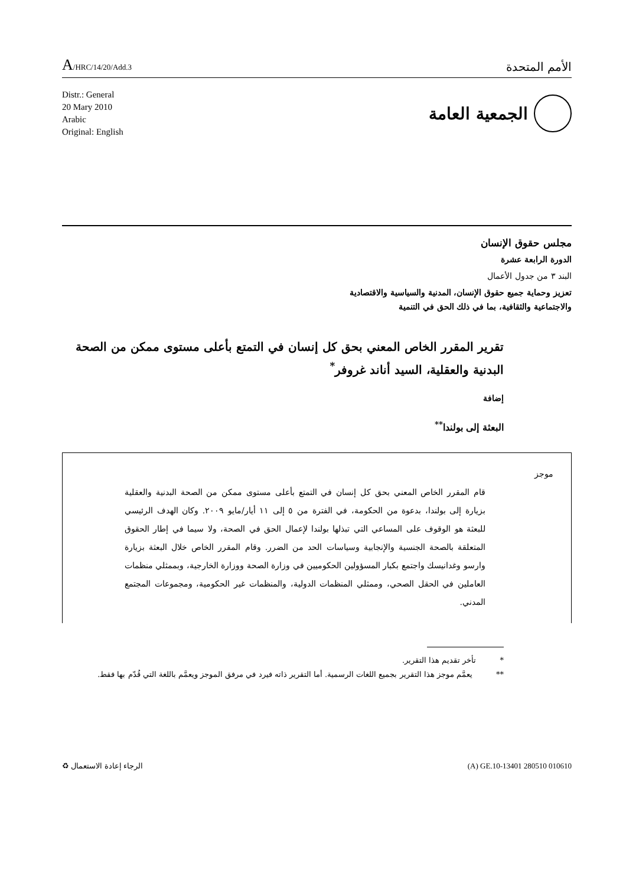A/HRC/14/20/Add.3
الأمم المتحدة
Distr.: General
20 Mary 2010
Arabic
Original: English
الجمعية العامة
مجلس حقوق الإنسان
الدورة الرابعة عشرة
البند ٣ من جدول الأعمال
تعزيز وحماية جميع حقوق الإنسان، المدنية والسياسية والاقتصادية
والاجتماعية والثقافية، بما في ذلك الحق في التنمية
تقرير المقرر الخاص المعني بحق كل إنسان في التمتع بأعلى مستوى ممكن من الصحة البدنية والعقلية، السيد أناند غروفر<sup>*</sup>
إضافة
البعثة إلى بولندا<sup>**</sup>
موجز
قام المقرر الخاص المعني بحق كل إنسان في التمتع بأعلى مستوى ممكن من الصحة البدنية والعقلية بزيارة إلى بولندا، بدعوة من الحكومة، في الفترة من ٥ إلى ١١ أيار/مايو ٢٠٠٩. وكان الهدف الرئيسي للبعثة هو الوقوف على المساعي التي تبذلها بولندا لإعمال الحق في الصحة، ولا سيما في إطار الحقوق المتعلقة بالصحة الجنسية والإنجابية وسياسات الحد من الضرر. وقام المقرر الخاص خلال البعثة بزيارة وارسو وغدانيسك واجتمع بكبار المسؤولين الحكوميين في وزارة الصحة ووزارة الخارجية، وبممثلي منظمات العاملين في الحقل الصحي، وممثلي المنظمات الدولية، والمنظمات غير الحكومية، ومجموعات المجتمع المدني.
* تأخر تقديم هذا التقرير.
** يعمَّم موجز هذا التقرير بجميع اللغات الرسمية. أما التقرير ذاته فيرد في مرفق الموجز ويعمَّم باللغة التي قُدّم بها فقط.
الرجاء إعادة الاستعمال ♻ (A) GE.10-13401 280510 010610